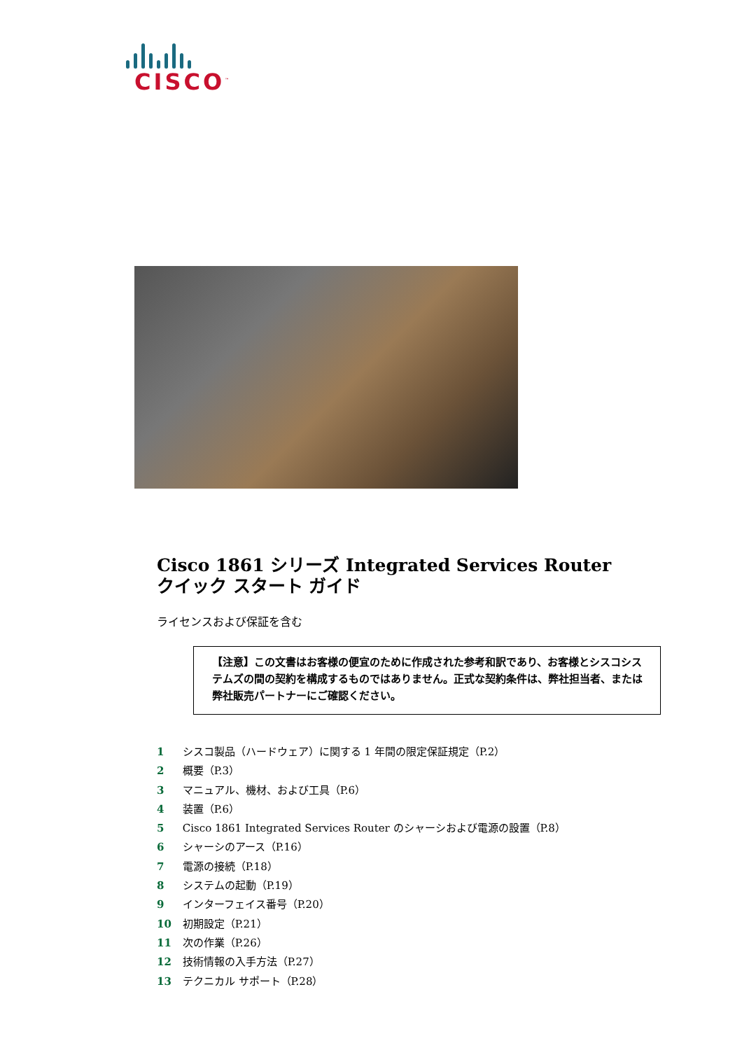CISCO<sup>™</sup>
Cisco 1861 シリーズ Integrated Services Router
クイック スタート ガイド
ライセンスおよび保証を含む
【注意】この文書はお客様の便宜のために作成された参考和訳であり、お客様とシスコシステムズの間の契約を構成するものではありません。正式な契約条件は、弊社担当者、または弊社販売パートナーにご確認ください。
1 シスコ製品（ハードウェア）に関する 1 年間の限定保証規定（P.2）
2 概要（P.3）
3 マニュアル、機材、および工具（P.6）
4 装置（P.6）
5 Cisco 1861 Integrated Services Router のシャーシおよび電源の設置（P.8）
6 シャーシのアース（P.16）
7 電源の接続（P.18）
8 システムの起動（P.19）
9 インターフェイス番号（P.20）
10 初期設定（P.21）
11 次の作業（P.26）
12 技術情報の入手方法（P.27）
13 テクニカル サポート（P.28）